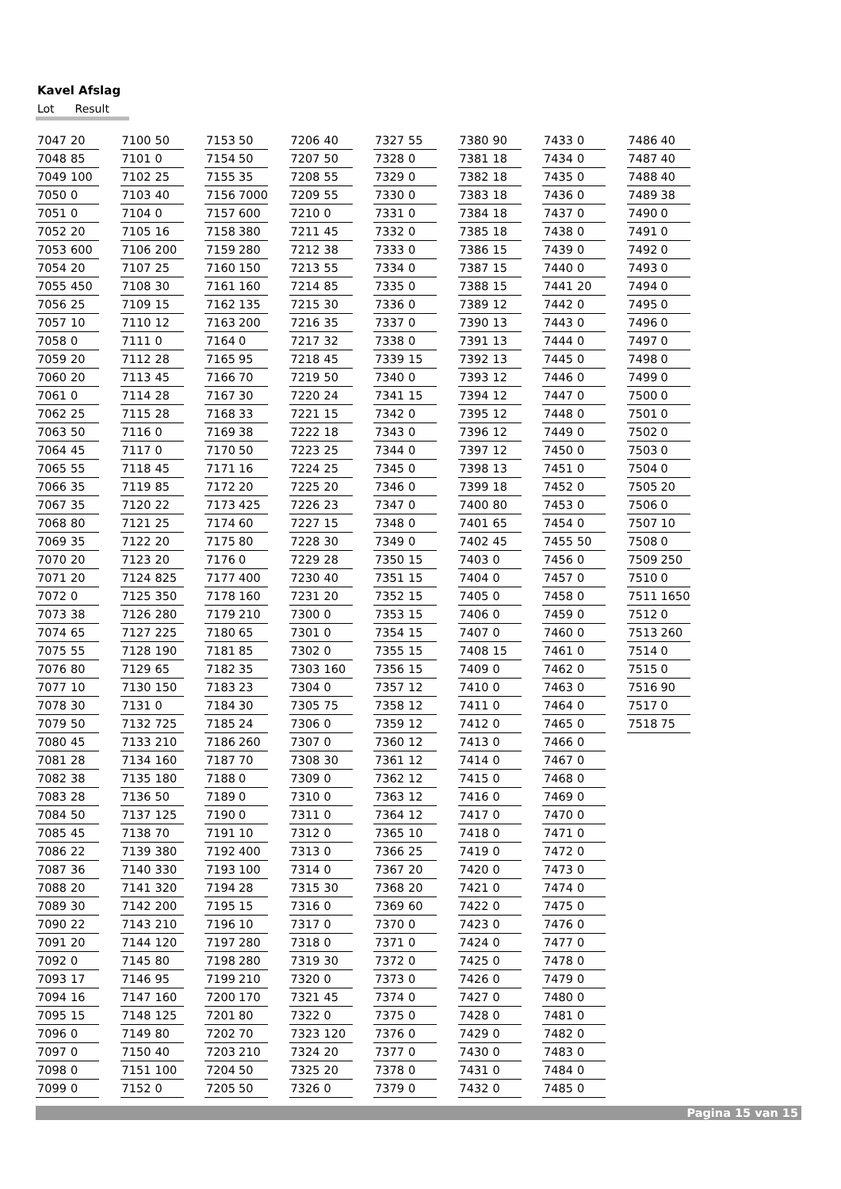Kavel Afslag
Lot Result
| 7047 | 20 |
| 7048 | 85 |
| 7049 | 100 |
| 7050 | 0 |
| 7051 | 0 |
| 7052 | 20 |
| 7053 | 600 |
| 7054 | 20 |
| 7055 | 450 |
| 7056 | 25 |
| 7057 | 10 |
| 7058 | 0 |
| 7059 | 20 |
| 7060 | 20 |
| 7061 | 0 |
| 7062 | 25 |
| 7063 | 50 |
| 7064 | 45 |
| 7065 | 55 |
| 7066 | 35 |
| 7067 | 35 |
| 7068 | 80 |
| 7069 | 35 |
| 7070 | 20 |
| 7071 | 20 |
| 7072 | 0 |
| 7073 | 38 |
| 7074 | 65 |
| 7075 | 55 |
| 7076 | 80 |
| 7077 | 10 |
| 7078 | 30 |
| 7079 | 50 |
| 7080 | 45 |
| 7081 | 28 |
| 7082 | 38 |
| 7083 | 28 |
| 7084 | 50 |
| 7085 | 45 |
| 7086 | 22 |
| 7087 | 36 |
| 7088 | 20 |
| 7089 | 30 |
| 7090 | 22 |
| 7091 | 20 |
| 7092 | 0 |
| 7093 | 17 |
| 7094 | 16 |
| 7095 | 15 |
| 7096 | 0 |
| 7097 | 0 |
| 7098 | 0 |
| 7099 | 0 |
| 7100 | 50 |
| 7101 | 0 |
| 7102 | 25 |
| 7103 | 40 |
| 7104 | 0 |
| 7105 | 16 |
| 7106 | 200 |
| 7107 | 25 |
| 7108 | 30 |
| 7109 | 15 |
| 7110 | 12 |
| 7111 | 0 |
| 7112 | 28 |
| 7113 | 45 |
| 7114 | 28 |
| 7115 | 28 |
| 7116 | 0 |
| 7117 | 0 |
| 7118 | 45 |
| 7119 | 85 |
| 7120 | 22 |
| 7121 | 25 |
| 7122 | 20 |
| 7123 | 20 |
| 7124 | 825 |
| 7125 | 350 |
| 7126 | 280 |
| 7127 | 225 |
| 7128 | 190 |
| 7129 | 65 |
| 7130 | 150 |
| 7131 | 0 |
| 7132 | 725 |
| 7133 | 210 |
| 7134 | 160 |
| 7135 | 180 |
| 7136 | 50 |
| 7137 | 125 |
| 7138 | 70 |
| 7139 | 380 |
| 7140 | 330 |
| 7141 | 320 |
| 7142 | 200 |
| 7143 | 210 |
| 7144 | 120 |
| 7145 | 80 |
| 7146 | 95 |
| 7147 | 160 |
| 7148 | 125 |
| 7149 | 80 |
| 7150 | 40 |
| 7151 | 100 |
| 7152 | 0 |
| 7153 | 50 |
| 7154 | 50 |
| 7155 | 35 |
| 7156 | 7000 |
| 7157 | 600 |
| 7158 | 380 |
| 7159 | 280 |
| 7160 | 150 |
| 7161 | 160 |
| 7162 | 135 |
| 7163 | 200 |
| 7164 | 0 |
| 7165 | 95 |
| 7166 | 70 |
| 7167 | 30 |
| 7168 | 33 |
| 7169 | 38 |
| 7170 | 50 |
| 7171 | 16 |
| 7172 | 20 |
| 7173 | 425 |
| 7174 | 60 |
| 7175 | 80 |
| 7176 | 0 |
| 7177 | 400 |
| 7178 | 160 |
| 7179 | 210 |
| 7180 | 65 |
| 7181 | 85 |
| 7182 | 35 |
| 7183 | 23 |
| 7184 | 30 |
| 7185 | 24 |
| 7186 | 260 |
| 7187 | 70 |
| 7188 | 0 |
| 7189 | 0 |
| 7190 | 0 |
| 7191 | 10 |
| 7192 | 400 |
| 7193 | 100 |
| 7194 | 28 |
| 7195 | 15 |
| 7196 | 10 |
| 7197 | 280 |
| 7198 | 280 |
| 7199 | 210 |
| 7200 | 170 |
| 7201 | 80 |
| 7202 | 70 |
| 7203 | 210 |
| 7204 | 50 |
| 7205 | 50 |
| 7206 | 40 |
| 7207 | 50 |
| 7208 | 55 |
| 7209 | 55 |
| 7210 | 0 |
| 7211 | 45 |
| 7212 | 38 |
| 7213 | 55 |
| 7214 | 85 |
| 7215 | 30 |
| 7216 | 35 |
| 7217 | 32 |
| 7218 | 45 |
| 7219 | 50 |
| 7220 | 24 |
| 7221 | 15 |
| 7222 | 18 |
| 7223 | 25 |
| 7224 | 25 |
| 7225 | 20 |
| 7226 | 23 |
| 7227 | 15 |
| 7228 | 30 |
| 7229 | 28 |
| 7230 | 40 |
| 7231 | 20 |
| 7300 | 0 |
| 7301 | 0 |
| 7302 | 0 |
| 7303 | 160 |
| 7304 | 0 |
| 7305 | 75 |
| 7306 | 0 |
| 7307 | 0 |
| 7308 | 30 |
| 7309 | 0 |
| 7310 | 0 |
| 7311 | 0 |
| 7312 | 0 |
| 7313 | 0 |
| 7314 | 0 |
| 7315 | 30 |
| 7316 | 0 |
| 7317 | 0 |
| 7318 | 0 |
| 7319 | 30 |
| 7320 | 0 |
| 7321 | 45 |
| 7322 | 0 |
| 7323 | 120 |
| 7324 | 20 |
| 7325 | 20 |
| 7326 | 0 |
| 7327 | 55 |
| 7328 | 0 |
| 7329 | 0 |
| 7330 | 0 |
| 7331 | 0 |
| 7332 | 0 |
| 7333 | 0 |
| 7334 | 0 |
| 7335 | 0 |
| 7336 | 0 |
| 7337 | 0 |
| 7338 | 0 |
| 7339 | 15 |
| 7340 | 0 |
| 7341 | 15 |
| 7342 | 0 |
| 7343 | 0 |
| 7344 | 0 |
| 7345 | 0 |
| 7346 | 0 |
| 7347 | 0 |
| 7348 | 0 |
| 7349 | 0 |
| 7350 | 15 |
| 7351 | 15 |
| 7352 | 15 |
| 7353 | 15 |
| 7354 | 15 |
| 7355 | 15 |
| 7356 | 15 |
| 7357 | 12 |
| 7358 | 12 |
| 7359 | 12 |
| 7360 | 12 |
| 7361 | 12 |
| 7362 | 12 |
| 7363 | 12 |
| 7364 | 12 |
| 7365 | 10 |
| 7366 | 25 |
| 7367 | 20 |
| 7368 | 20 |
| 7369 | 60 |
| 7370 | 0 |
| 7371 | 0 |
| 7372 | 0 |
| 7373 | 0 |
| 7374 | 0 |
| 7375 | 0 |
| 7376 | 0 |
| 7377 | 0 |
| 7378 | 0 |
| 7379 | 0 |
| 7380 | 90 |
| 7381 | 18 |
| 7382 | 18 |
| 7383 | 18 |
| 7384 | 18 |
| 7385 | 18 |
| 7386 | 15 |
| 7387 | 15 |
| 7388 | 15 |
| 7389 | 12 |
| 7390 | 13 |
| 7391 | 13 |
| 7392 | 13 |
| 7393 | 12 |
| 7394 | 12 |
| 7395 | 12 |
| 7396 | 12 |
| 7397 | 12 |
| 7398 | 13 |
| 7399 | 18 |
| 7400 | 80 |
| 7401 | 65 |
| 7402 | 45 |
| 7403 | 0 |
| 7404 | 0 |
| 7405 | 0 |
| 7406 | 0 |
| 7407 | 0 |
| 7408 | 15 |
| 7409 | 0 |
| 7410 | 0 |
| 7411 | 0 |
| 7412 | 0 |
| 7413 | 0 |
| 7414 | 0 |
| 7415 | 0 |
| 7416 | 0 |
| 7417 | 0 |
| 7418 | 0 |
| 7419 | 0 |
| 7420 | 0 |
| 7421 | 0 |
| 7422 | 0 |
| 7423 | 0 |
| 7424 | 0 |
| 7425 | 0 |
| 7426 | 0 |
| 7427 | 0 |
| 7428 | 0 |
| 7429 | 0 |
| 7430 | 0 |
| 7431 | 0 |
| 7432 | 0 |
| 7433 | 0 |
| 7434 | 0 |
| 7435 | 0 |
| 7436 | 0 |
| 7437 | 0 |
| 7438 | 0 |
| 7439 | 0 |
| 7440 | 0 |
| 7441 | 20 |
| 7442 | 0 |
| 7443 | 0 |
| 7444 | 0 |
| 7445 | 0 |
| 7446 | 0 |
| 7447 | 0 |
| 7448 | 0 |
| 7449 | 0 |
| 7450 | 0 |
| 7451 | 0 |
| 7452 | 0 |
| 7453 | 0 |
| 7454 | 0 |
| 7455 | 50 |
| 7456 | 0 |
| 7457 | 0 |
| 7458 | 0 |
| 7459 | 0 |
| 7460 | 0 |
| 7461 | 0 |
| 7462 | 0 |
| 7463 | 0 |
| 7464 | 0 |
| 7465 | 0 |
| 7466 | 0 |
| 7467 | 0 |
| 7468 | 0 |
| 7469 | 0 |
| 7470 | 0 |
| 7471 | 0 |
| 7472 | 0 |
| 7473 | 0 |
| 7474 | 0 |
| 7475 | 0 |
| 7476 | 0 |
| 7477 | 0 |
| 7478 | 0 |
| 7479 | 0 |
| 7480 | 0 |
| 7481 | 0 |
| 7482 | 0 |
| 7483 | 0 |
| 7484 | 0 |
| 7485 | 0 |
| 7486 | 40 |
| 7487 | 40 |
| 7488 | 40 |
| 7489 | 38 |
| 7490 | 0 |
| 7491 | 0 |
| 7492 | 0 |
| 7493 | 0 |
| 7494 | 0 |
| 7495 | 0 |
| 7496 | 0 |
| 7497 | 0 |
| 7498 | 0 |
| 7499 | 0 |
| 7500 | 0 |
| 7501 | 0 |
| 7502 | 0 |
| 7503 | 0 |
| 7504 | 0 |
| 7505 | 20 |
| 7506 | 0 |
| 7507 | 10 |
| 7508 | 0 |
| 7509 | 250 |
| 7510 | 0 |
| 7511 | 1650 |
| 7512 | 0 |
| 7513 | 260 |
| 7514 | 0 |
| 7515 | 0 |
| 7516 | 90 |
| 7517 | 0 |
| 7518 | 75 |
Pagina 15 van 15